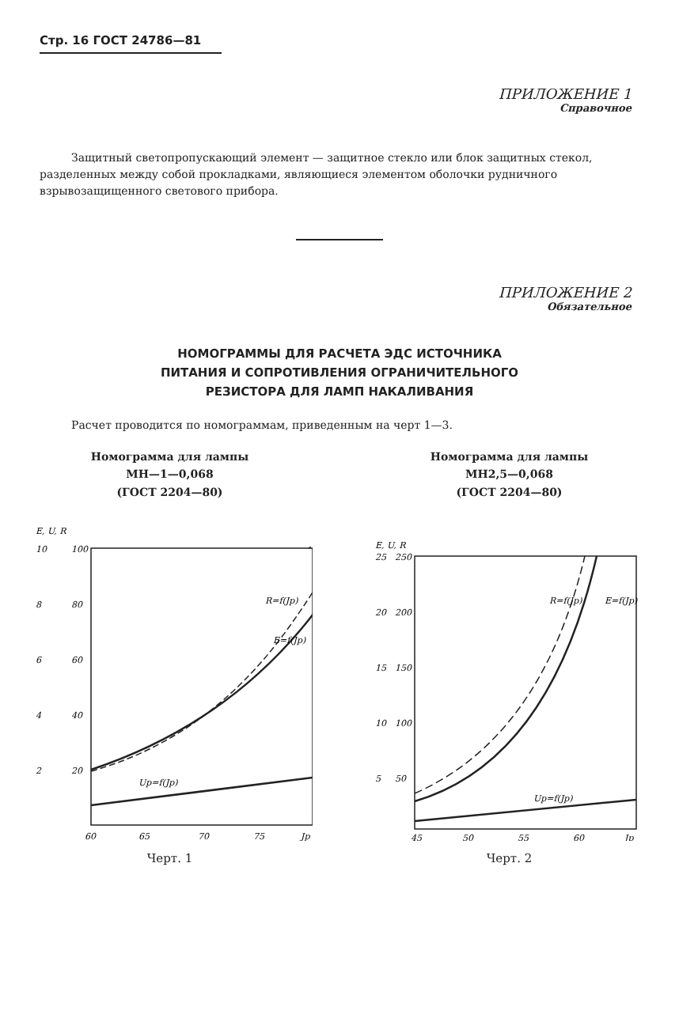Стр. 16 ГОСТ 24786—81
ПРИЛОЖЕНИЕ 1
Справочное
Защитный светопропускающий элемент — защитное стекло или блок защитных стекол, разделенных между собой прокладками, являющиеся элементом оболочки рудничного взрывозащищенного светового прибора.
ПРИЛОЖЕНИЕ 2
Обязательное
НОМОГРАММЫ ДЛЯ РАСЧЕТА ЭДС ИСТОЧНИКА
ПИТАНИЯ И СОПРОТИВЛЕНИЯ ОГРАНИЧИТЕЛЬНОГО
РЕЗИСТОРА ДЛЯ ЛАМП НАКАЛИВАНИЯ
Расчет проводится по номограммам, приведенным на черт 1—3.
Номограмма для лампы
МН—1—0,068
(ГОСТ 2204—80)
E, U, R
10
100
8
80
6
60
4
40
2
20
60
65
70
75
Jp
Up=f(Jp)
R=f(Jp)
E=f(Jp)
Черт. 1
Номограмма для лампы
МН2,5—0,068
(ГОСТ 2204—80)
E, U, R
25
250
20
200
15
150
10
100
5
50
45
50
55
60
Jp
Up=f(Jp)
R=f(Jp)
E=f(Jp)
Черт. 2